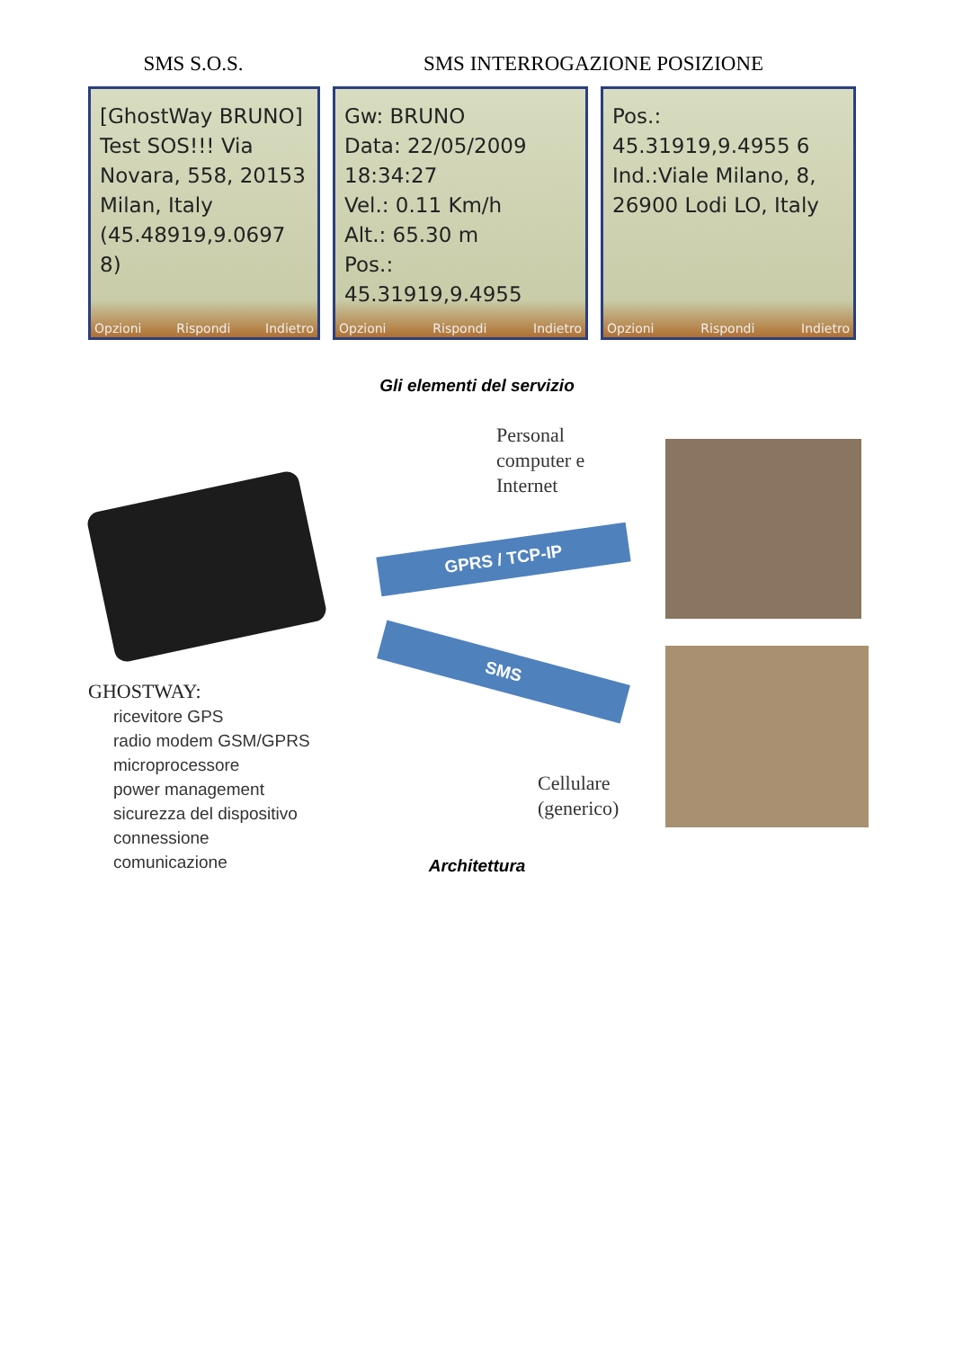SMS S.O.S. SMS INTERROGAZIONE POSIZIONE
[GhostWay BRUNO] Test SOS!!! Via Novara, 558, 20153 Milan, Italy (45.48919,9.0697 8)
Opzioni Rispondi Indietro
Gw: BRUNO
Data: 22/05/2009 18:34:27
Vel.: 0.11 Km/h
Alt.: 65.30 m
Pos.: 45.31919,9.4955
Opzioni Rispondi Indietro
Pos.:
45.31919,9.4955 6
Ind.:Viale Milano, 8, 26900 Lodi LO, Italy
Opzioni Rispondi Indietro
Gli elementi del servizio
GPRS / TCP-IP
SMS
Personal
computer e
Internet
Cellulare
(generico)
GHOSTWAY:
ricevitore GPS
radio modem GSM/GPRS
microprocessore
power management
sicurezza del dispositivo
connessione
comunicazione
Architettura